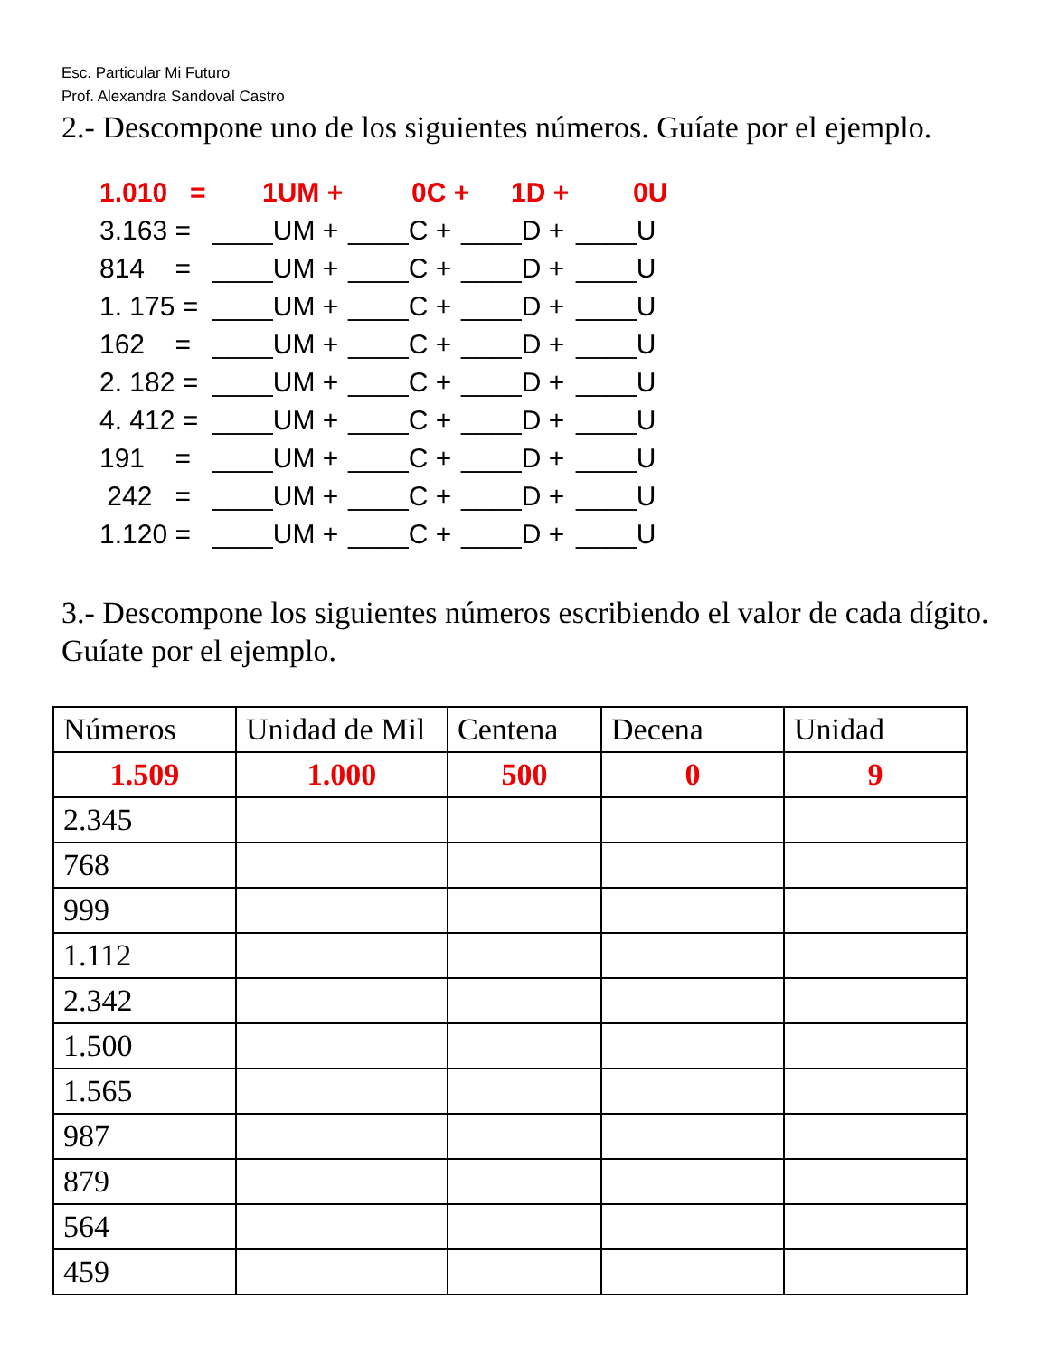Esc. Particular Mi Futuro
Prof. Alexandra Sandoval Castro
2.- Descompone uno de los siguientes números. Guíate por el ejemplo.
1.010 = 1UM + 0C + 1D + 0U
3.163 = ____UM + ____C + ____D + ____U
814 = ____UM + ____C + ____D + ____U
1. 175 = ____UM + ____C + ____D + ____U
162 = ____UM + ____C + ____D + ____U
2. 182 = ____UM + ____C + ____D + ____U
4. 412 = ____UM + ____C + ____D + ____U
191 = ____UM + ____C + ____D + ____U
242 = ____UM + ____C + ____D + ____U
1.120 = ____UM + ____C + ____D + ____U
3.- Descompone los siguientes números escribiendo el valor de cada dígito. Guíate por el ejemplo.
| Números | Unidad de Mil | Centena | Decena | Unidad |
| 1.509 | 1.000 | 500 | 0 | 9 |
| 2.345 | | | | |
| 768 | | | | |
| 999 | | | | |
| 1.112 | | | | |
| 2.342 | | | | |
| 1.500 | | | | |
| 1.565 | | | | |
| 987 | | | | |
| 879 | | | | |
| 564 | | | | |
| 459 | | | | |